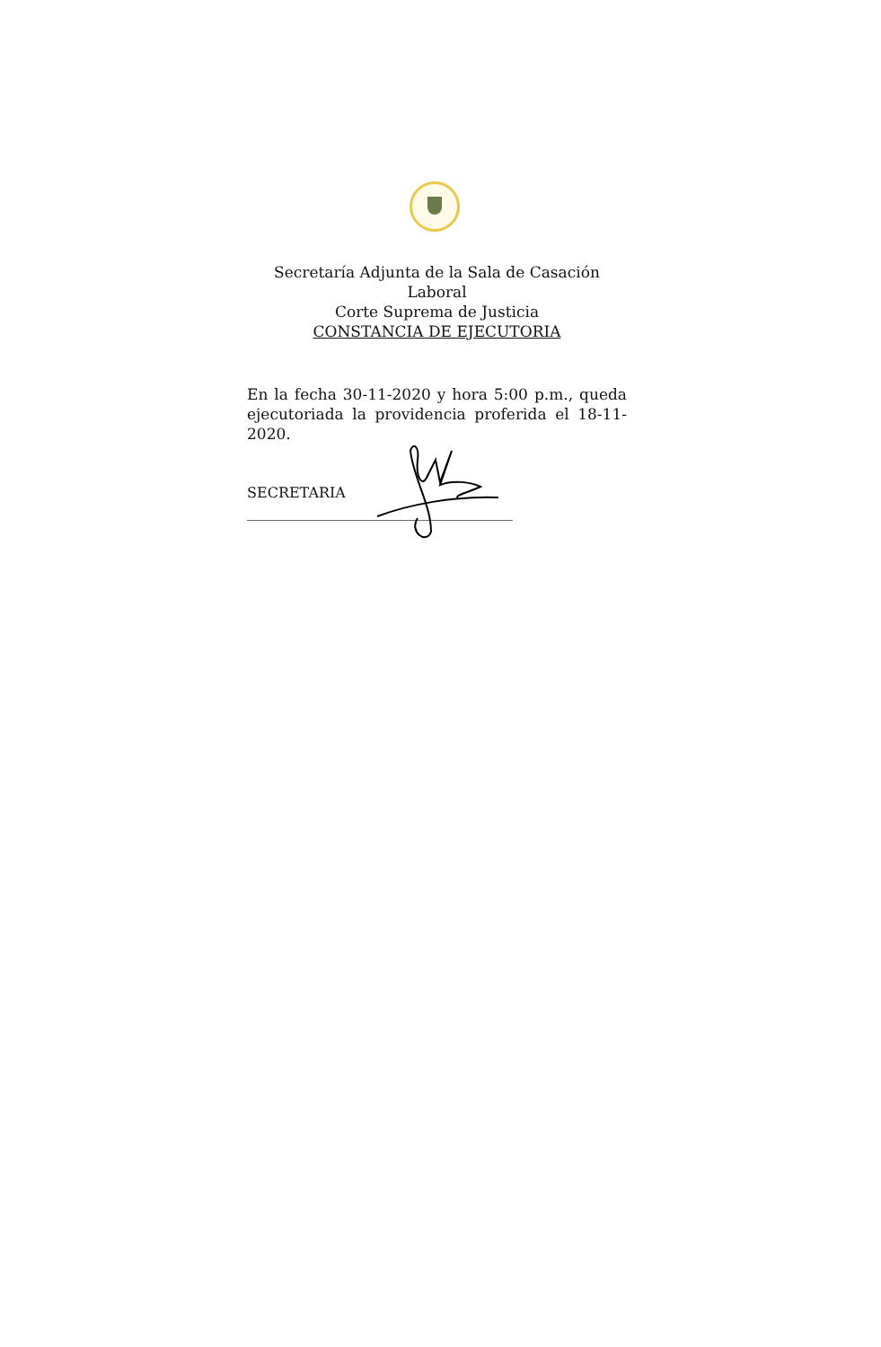Secretaría Adjunta de la Sala de Casación Laboral
Corte Suprema de Justicia
CONSTANCIA DE EJECUTORIA
En la fecha 30-11-2020 y hora 5:00 p.m., queda ejecutoriada la providencia proferida el 18-11-2020.
SECRETARIA
_____________________________________